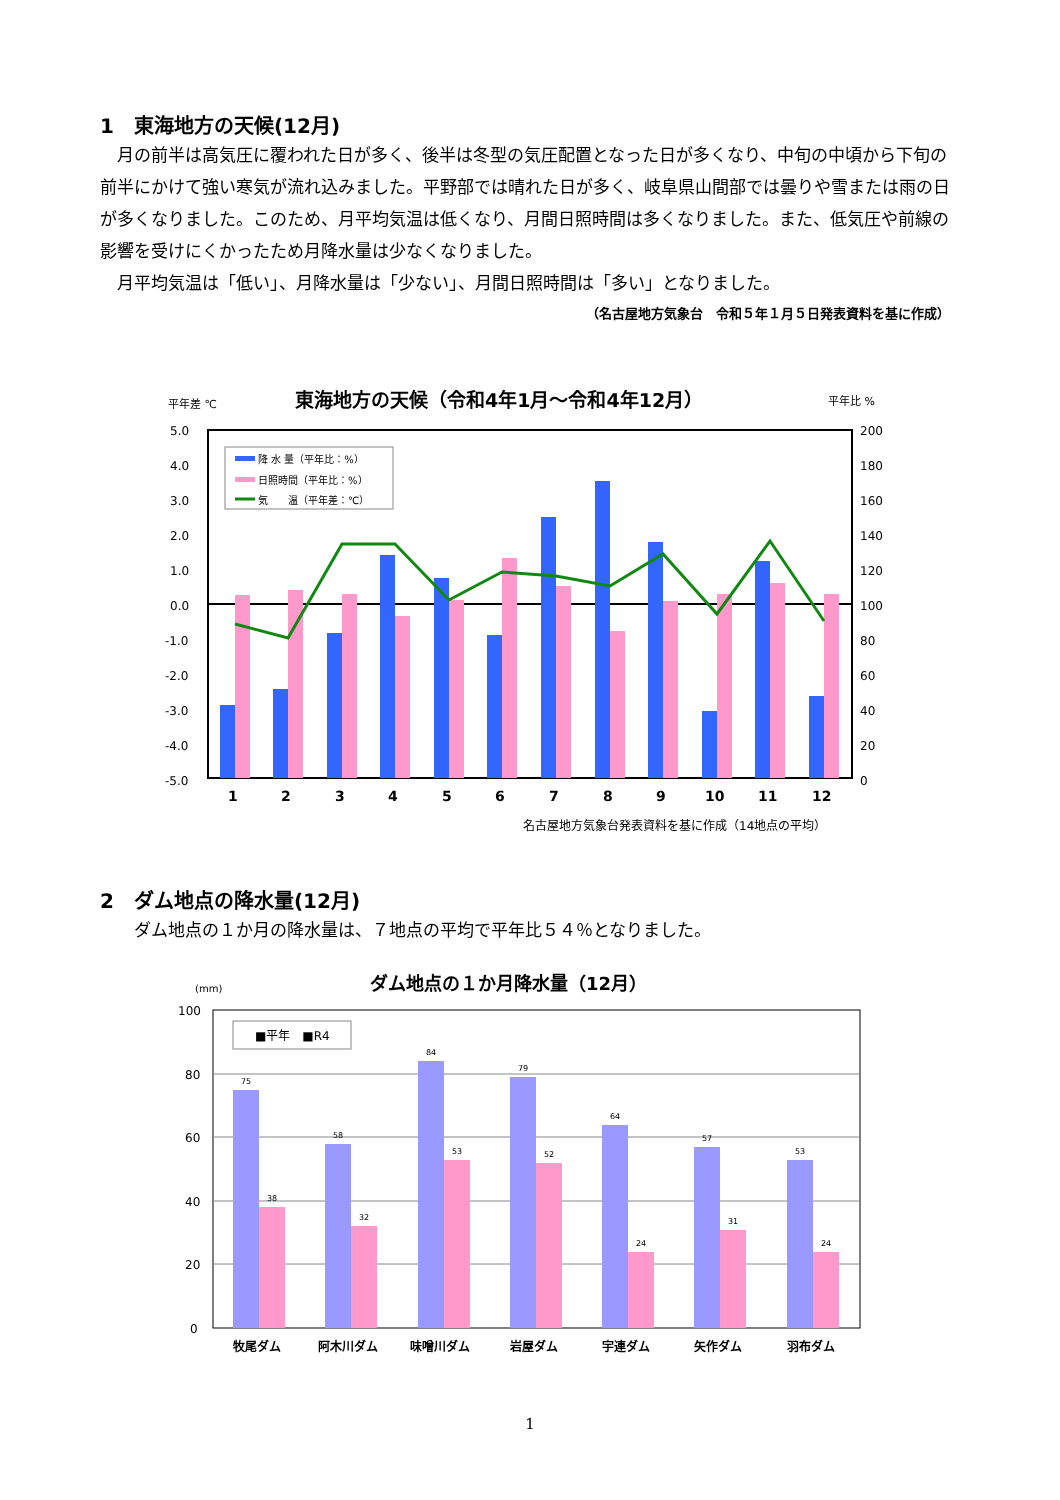1　東海地方の天候(12月)
　月の前半は高気圧に覆われた日が多く、後半は冬型の気圧配置となった日が多くなり、中旬の中頃から下旬の前半にかけて強い寒気が流れ込みました。平野部では晴れた日が多く、岐阜県山間部では曇りや雪または雨の日が多くなりました。このため、月平均気温は低くなり、月間日照時間は多くなりました。また、低気圧や前線の影響を受けにくかったため月降水量は少なくなりました。
　月平均気温は「低い」、月降水量は「少ない」、月間日照時間は「多い」となりました。
（名古屋地方気象台　令和５年１月５日発表資料を基に作成）
平年差 ℃
東海地方の天候（令和4年1月～令和4年12月）
平年比 %
5.0
4.0
3.0
2.0
1.0
0.0
-1.0
-2.0
-3.0
-4.0
-5.0
200
180
160
140
120
100
80
60
40
20
0
1
2
3
4
5
6
7
8
9
10
11
12
降 水 量（平年比：%）
日照時間（平年比：%）
気　　温（平年差：℃）
名古屋地方気象台発表資料を基に作成（14地点の平均）
2　ダム地点の降水量(12月)
　　ダム地点の１か月の降水量は、７地点の平均で平年比５４％となりました。
(mm)
ダム地点の１か月降水量（12月）
100
80
60
40
20
0
75
38
58
32
84
53
79
52
64
24
57
31
53
24
■平年　■R4
牧尾ダム
阿木川ダム
味噌川ダム
岩屋ダム
宇連ダム
矢作ダム
羽布ダム
1